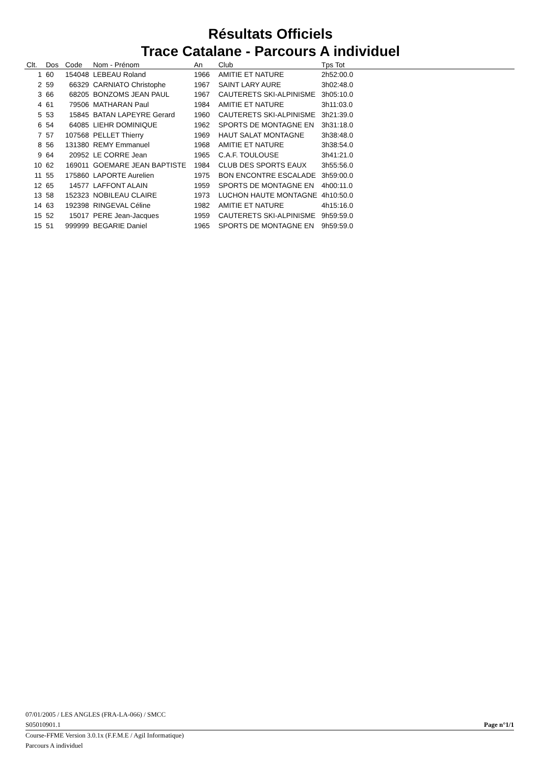Résultats Officiels
Trace Catalane - Parcours A individuel
| Clt. | Dos | Code | Nom - Prénom | An | Club | Tps Tot |
| --- | --- | --- | --- | --- | --- | --- |
| 1 | 60 | 154048 | LEBEAU Roland | 1966 | AMITIE ET NATURE | 2h52:00.0 |
| 2 | 59 | 66329 | CARNIATO Christophe | 1967 | SAINT LARY AURE | 3h02:48.0 |
| 3 | 66 | 68205 | BONZOMS JEAN PAUL | 1967 | CAUTERETS SKI-ALPINISME | 3h05:10.0 |
| 4 | 61 | 79506 | MATHARAN Paul | 1984 | AMITIE ET NATURE | 3h11:03.0 |
| 5 | 53 | 15845 | BATAN LAPEYRE Gerard | 1960 | CAUTERETS SKI-ALPINISME | 3h21:39.0 |
| 6 | 54 | 64085 | LIEHR DOMINIQUE | 1962 | SPORTS DE MONTAGNE EN | 3h31:18.0 |
| 7 | 57 | 107568 | PELLET Thierry | 1969 | HAUT SALAT MONTAGNE | 3h38:48.0 |
| 8 | 56 | 131380 | REMY Emmanuel | 1968 | AMITIE ET NATURE | 3h38:54.0 |
| 9 | 64 | 20952 | LE CORRE Jean | 1965 | C.A.F. TOULOUSE | 3h41:21.0 |
| 10 | 62 | 169011 | GOEMARE JEAN BAPTISTE | 1984 | CLUB DES SPORTS EAUX | 3h55:56.0 |
| 11 | 55 | 175860 | LAPORTE Aurelien | 1975 | BON ENCONTRE ESCALADE | 3h59:00.0 |
| 12 | 65 | 14577 | LAFFONT ALAIN | 1959 | SPORTS DE MONTAGNE EN | 4h00:11.0 |
| 13 | 58 | 152323 | NOBILEAU CLAIRE | 1973 | LUCHON HAUTE MONTAGNE | 4h10:50.0 |
| 14 | 63 | 192398 | RINGEVAL Céline | 1982 | AMITIE ET NATURE | 4h15:16.0 |
| 15 | 52 | 15017 | PERE Jean-Jacques | 1959 | CAUTERETS SKI-ALPINISME | 9h59:59.0 |
| 15 | 51 | 999999 | BEGARIE Daniel | 1965 | SPORTS DE MONTAGNE EN | 9h59:59.0 |
07/01/2005 / LES ANGLES (FRA-LA-066) / SMCC
S05010901.1 Page n°1/1
Course-FFME Version 3.0.1x (F.F.M.E / Agil Informatique)
Parcours A individuel